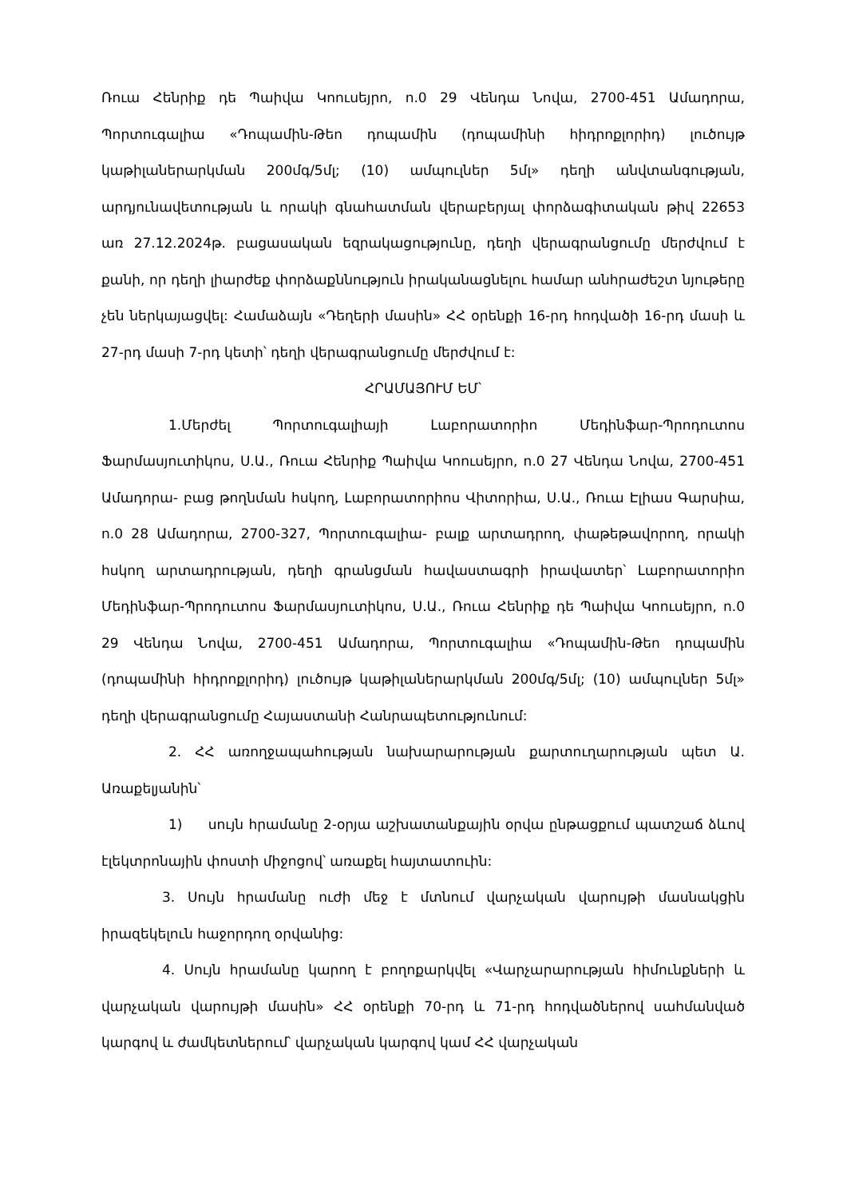Ռուա Հենրիք դե Պաիվա Կոուսեյրո, n.0 29 Վենդա Նովա, 2700-451 Ամադորա, Պորտուգալիա «Դոպամին-Թեո դոպամին (դոպամինի հիդրոքլորիդ) լուծույթ կաթիլաներարկման 200մգ/5մլ; (10) ամպուլներ 5մլ» դեղի անվտանգության, արդյունավետության և որակի գնահատման վերաբերյալ փորձագիտական թիվ 22653 առ 27.12.2024թ. բացասական եզրակացությունը, դեղի վերագրանցումը մերժվում է քանի, որ դեղի լիարժեք փորձաքննություն իրականացնելու համար անհրաժեշտ նյութերը չեն ներկայացվել: Համաձայն «Դեղերի մասին» ՀՀ օրենքի 16-րդ հոդվածի 16-րդ մասի և 27-րդ մասի 7-րդ կետի՝ դեղի վերագրանցումը մերժվում է:
ՀՐԱՄԱՅՈՒՄ ԵՄ՝
1.Մերժել Պորտուգալիայի Լաբորատորիո Մեդինֆար-Պրոդուտոս Ֆարմասյուտիկոս, Ս.Ա., Ռուա Հենրիք Պաիվա Կոուսեյրո, n.0 27 Վենդա Նովա, 2700-451 Ամադորա- բաց թողնման հսկող, Լաբորատորիոս Վիտորիա, Ս.Ա., Ռուա Էլիաս Գարսիա, n.0 28 Ամադորա, 2700-327, Պորտուգալիա- բալք արտադրող, փաթեթավորող, որակի հսկող արտադրության, դեղի գրանցման հավաստագրի իրավատեր՝ Լաբորատորիո Մեդինֆար-Պրոդուտոս Ֆարմասյուտիկոս, Ս.Ա., Ռուա Հենրիք դե Պաիվա Կոուսեյրո, n.0 29 Վենդա Նովա, 2700-451 Ամադորա, Պորտուգալիա «Դոպամին-Թեո դոպամին (դոպամինի հիդրոքլորիդ) լուծույթ կաթիլաներարկման 200մգ/5մլ; (10) ամպուլներ 5մլ» դեղի վերագրանցումը Հայաստանի Հանրապետությունում:
2. ՀՀ առողջապահության նախարարության քարտուղարության պետ Ա. Առաքելյանին՝
1) սույն հրամանը 2-օրյա աշխատանքային օրվա ընթացքում պատշաճ ձևով էլեկտրոնային փոստի միջոցով՝ առաքել հայտատուին:
3. Սույն հրամանը ուժի մեջ է մտնում վարչական վարույթի մասնակցին իրազեկելուն հաջորդող օրվանից:
4. Սույն հրամանը կարող է բողոքարկվել «Վարչարարության հիմունքների և վարչական վարույթի մասին» ՀՀ օրենքի 70-րդ և 71-րդ հոդվածներով սահմանված կարգով և ժամկետներում՝ վարչական կարգով կամ ՀՀ վարչական